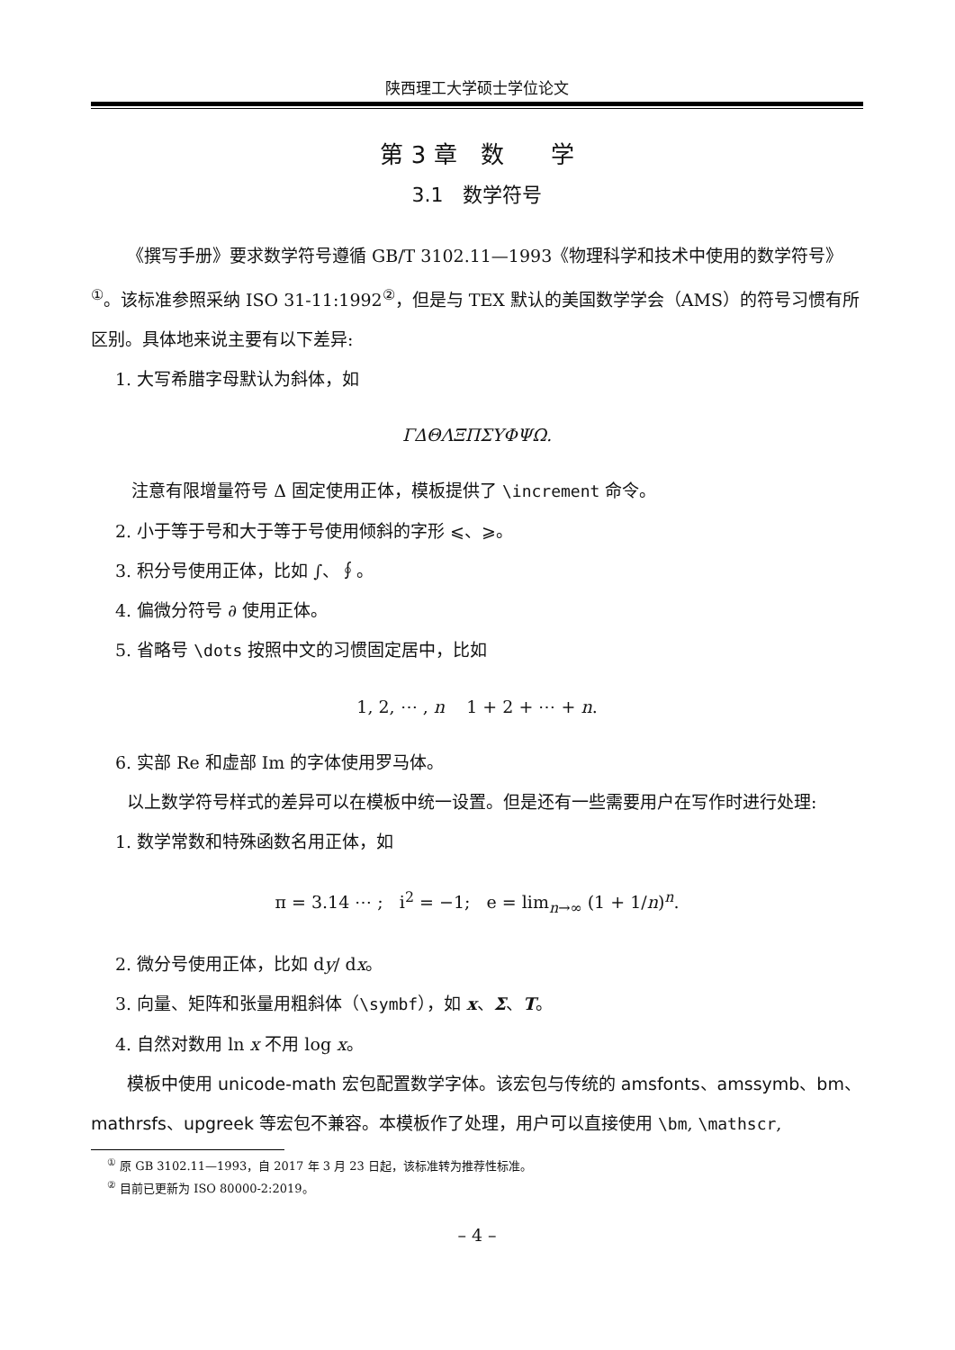陕西理工大学硕士学位论文
第 3 章　数　　学
3.1　数学符号
《撰写手册》要求数学符号遵循 GB/T 3102.11—1993《物理科学和技术中使用的数学符号》<sup>①</sup>。该标准参照采纳 ISO 31-11:1992<sup>②</sup>，但是与 TEX 默认的美国数学学会（AMS）的符号习惯有所区别。具体地来说主要有以下差异:
1. 大写希腊字母默认为斜体，如
ΓΔΘΛΞΠΣΥΦΨΩ.
注意有限增量符号 Δ 固定使用正体，模板提供了 \increment 命令。
2. 小于等于号和大于等于号使用倾斜的字形 ⩽、⩾。
3. 积分号使用正体，比如 ∫、∮。
4. 偏微分符号 ∂ 使用正体。
5. 省略号 \dots 按照中文的习惯固定居中，比如
1, 2, ⋯ , n 1 + 2 + ⋯ + n.
6. 实部 Re 和虚部 Im 的字体使用罗马体。
以上数学符号样式的差异可以在模板中统一设置。但是还有一些需要用户在写作时进行处理:
1. 数学常数和特殊函数名用正体，如
π = 3.14 ⋯ ; i<sup>2</sup> = −1; e = lim<sub>n→∞</sub> (1 + 1/n)<sup>n</sup>.
2. 微分号使用正体，比如 dy/ dx。
3. 向量、矩阵和张量用粗斜体（\symbf），如 x、Σ、T。
4. 自然对数用 ln x 不用 log x。
模板中使用 unicode-math 宏包配置数学字体。该宏包与传统的 amsfonts、amssymb、bm、mathrsfs、upgreek 等宏包不兼容。本模板作了处理，用户可以直接使用 \bm, \mathscr,
<sup>①</sup> 原 GB 3102.11—1993，自 2017 年 3 月 23 日起，该标准转为推荐性标准。
<sup>②</sup> 目前已更新为 ISO 80000-2:2019。
– 4 –